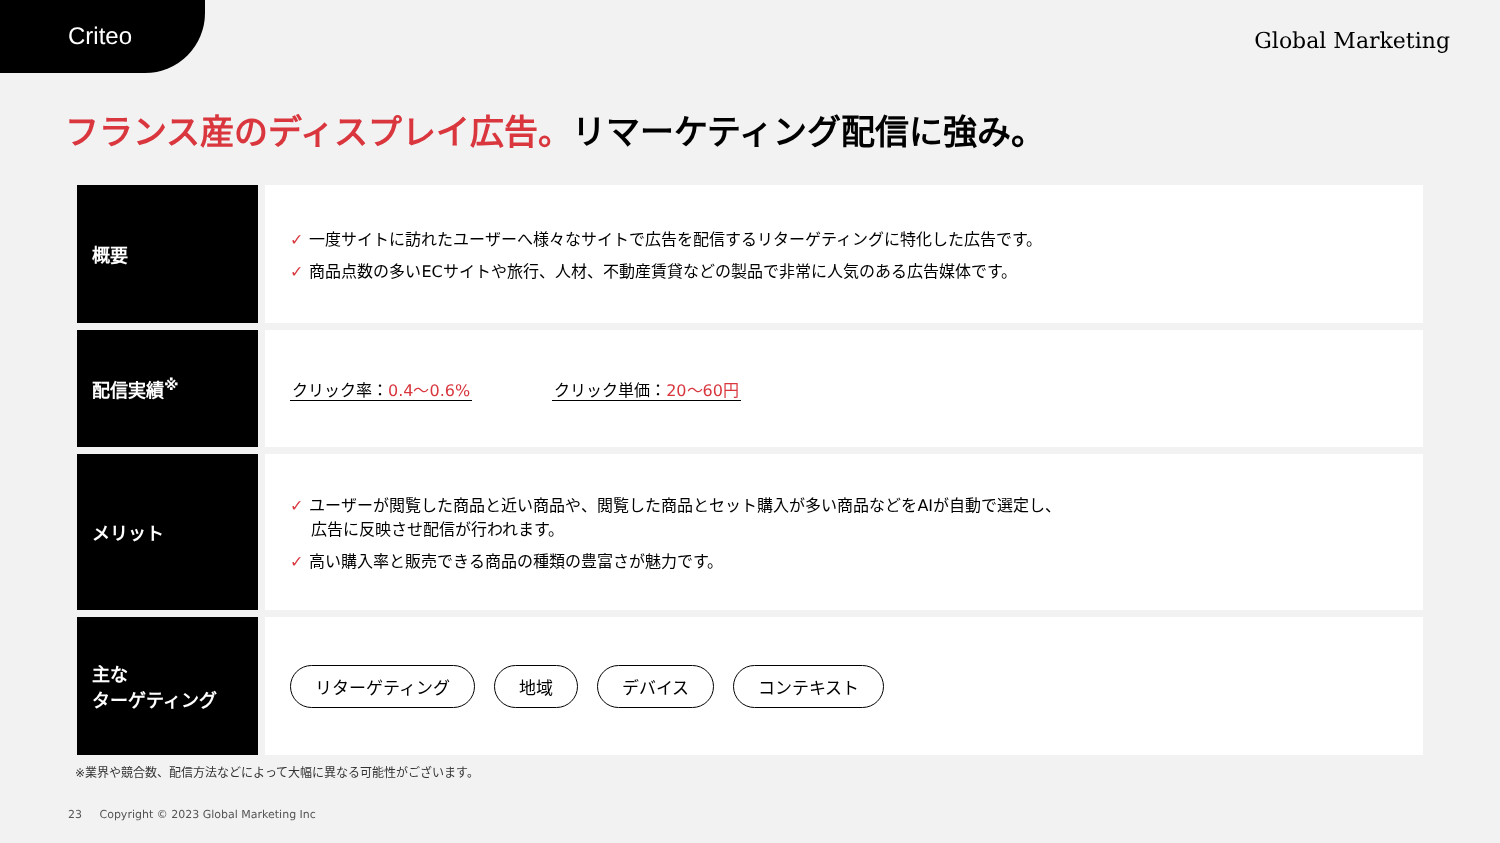Criteo Global Marketing
フランス産のディスプレイ広告。リマーケティング配信に強み。
| 概要 | ✓ 一度サイトに訪れたユーザーへ様々なサイトで広告を配信するリターゲティングに特化した広告です。 ✓ 商品点数の多いECサイトや旅行、人材、不動産賃貸などの製品で非常に人気のある広告媒体です。 |
| 配信実績<sup>※</sup> | クリック率： 0.4〜0.6% クリック単価： 20〜60円 |
| メリット | ✓ ユーザーが閲覧した商品と近い商品や、閲覧した商品とセット購入が多い商品などをAIが自動で選定し、 広告に反映させ配信が行われます。 ✓ 高い購入率と販売できる商品の種類の豊富さが魅力です。 |
| 主な ターゲティング | リターゲティング 地域 デバイス コンテキスト |
※業界や競合数、配信方法などによって大幅に異なる可能性がございます。
23 Copyright © 2023 Global Marketing Inc